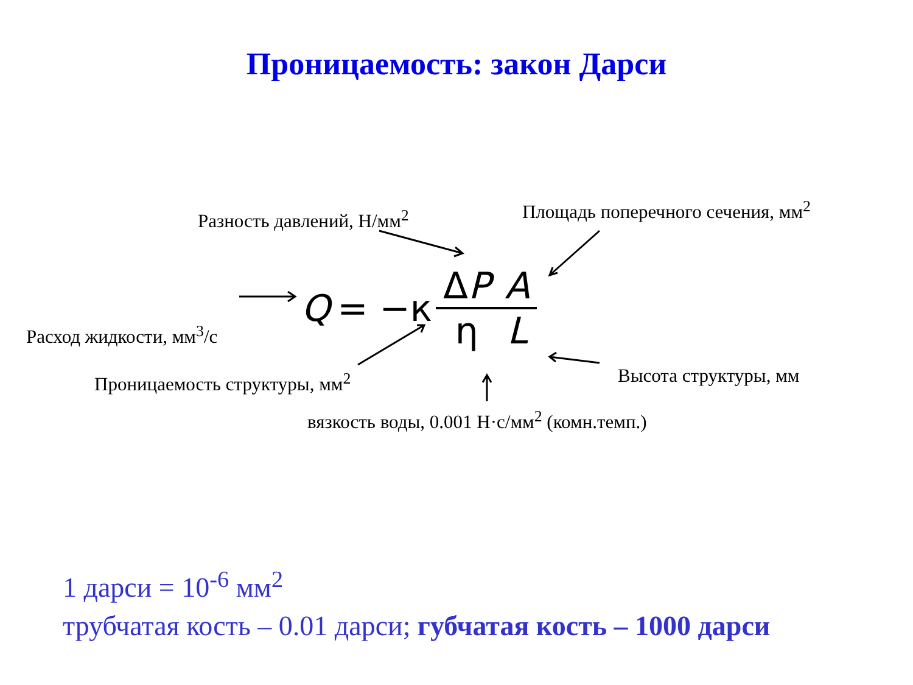Проницаемость: закон Дарси
Разность давлений, Н/мм<sup>2</sup> Площадь поперечного сечения, мм<sup>2</sup>
Расход жидкости, мм<sup>3</sup>/с
Q = −к ΔP η A L
Проницаемость структуры, мм<sup>2</sup> Высота структуры, мм
вязкость воды, 0.001 Н·с/мм<sup>2</sup> (комн.темп.)
1 дарси = 10<sup>-6</sup> мм<sup>2</sup>
трубчатая кость – 0.01 дарси; губчатая кость – 1000 дарси